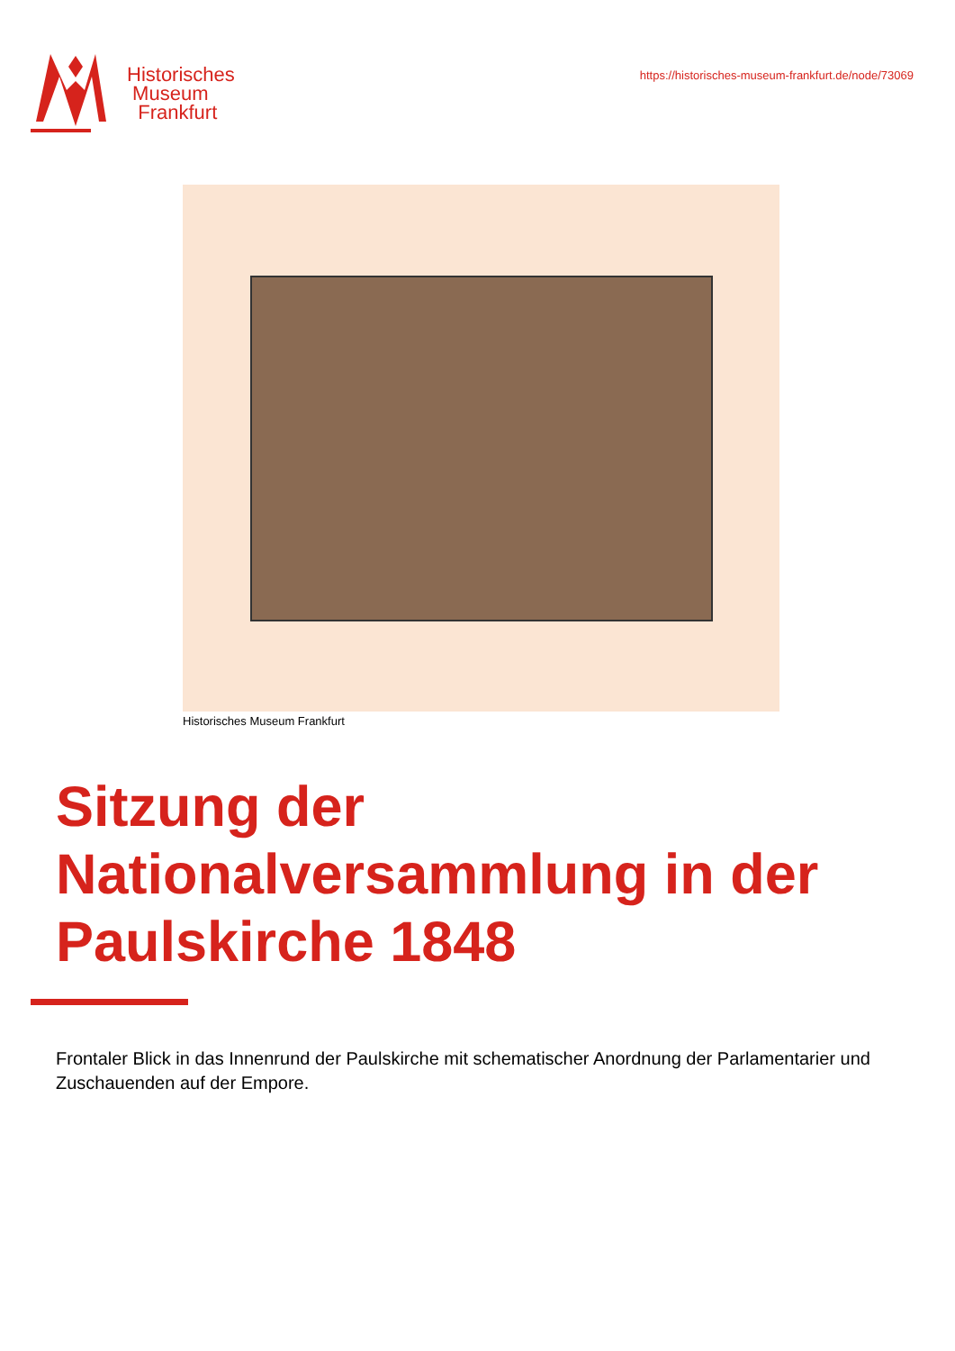Historisches
Museum
Frankfurt
https://historisches-museum-frankfurt.de/node/73069
Historisches Museum Frankfurt
Sitzung der Nationalversammlung in der Paulskirche 1848
Frontaler Blick in das Innenrund der Paulskirche mit schematischer Anordnung der Parlamentarier und Zuschauenden auf der Empore.